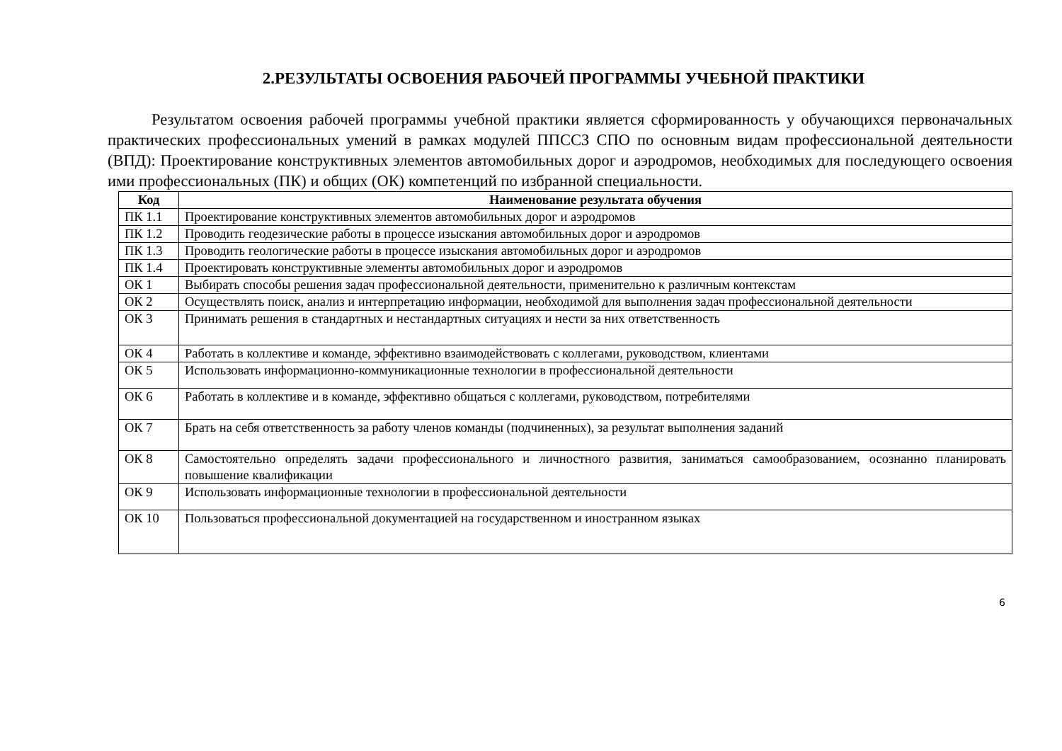2.РЕЗУЛЬТАТЫ ОСВОЕНИЯ РАБОЧЕЙ ПРОГРАММЫ УЧЕБНОЙ ПРАКТИКИ
Результатом освоения рабочей программы учебной практики является сформированность у обучающихся первоначальных практических профессиональных умений в рамках модулей ППССЗ СПО по основным видам профессиональной деятельности (ВПД): Проектирование конструктивных элементов автомобильных дорог и аэродромов, необходимых для последующего освоения ими профессиональных (ПК) и общих (ОК) компетенций по избранной специальности.
| Код | Наименование результата обучения |
| --- | --- |
| ПК 1.1 | Проектирование конструктивных элементов автомобильных дорог и аэродромов |
| ПК 1.2 | Проводить геодезические работы в процессе изыскания автомобильных дорог и аэродромов |
| ПК 1.3 | Проводить геологические работы в процессе изыскания автомобильных дорог и аэродромов |
| ПК 1.4 | Проектировать конструктивные элементы автомобильных дорог и аэродромов |
| ОК 1 | Выбирать способы решения задач профессиональной деятельности, применительно к различным контекстам |
| ОК 2 | Осуществлять поиск, анализ и интерпретацию информации, необходимой для выполнения задач профессиональной деятельности |
| ОК 3 | Принимать решения в стандартных и нестандартных ситуациях и нести за них ответственность |
| ОК 4 | Работать в коллективе и команде, эффективно взаимодействовать с коллегами, руководством, клиентами |
| ОК 5 | Использовать информационно-коммуникационные технологии в профессиональной деятельности |
| ОК 6 | Работать в коллективе и в команде, эффективно общаться с коллегами, руководством, потребителями |
| ОК 7 | Брать на себя ответственность за работу членов команды (подчиненных), за результат выполнения заданий |
| ОК 8 | Самостоятельно определять задачи профессионального и личностного развития, заниматься самообразованием, осознанно планировать повышение квалификации |
| ОК 9 | Использовать информационные технологии в профессиональной деятельности |
| ОК 10 | Пользоваться профессиональной документацией на государственном и иностранном языках |
6